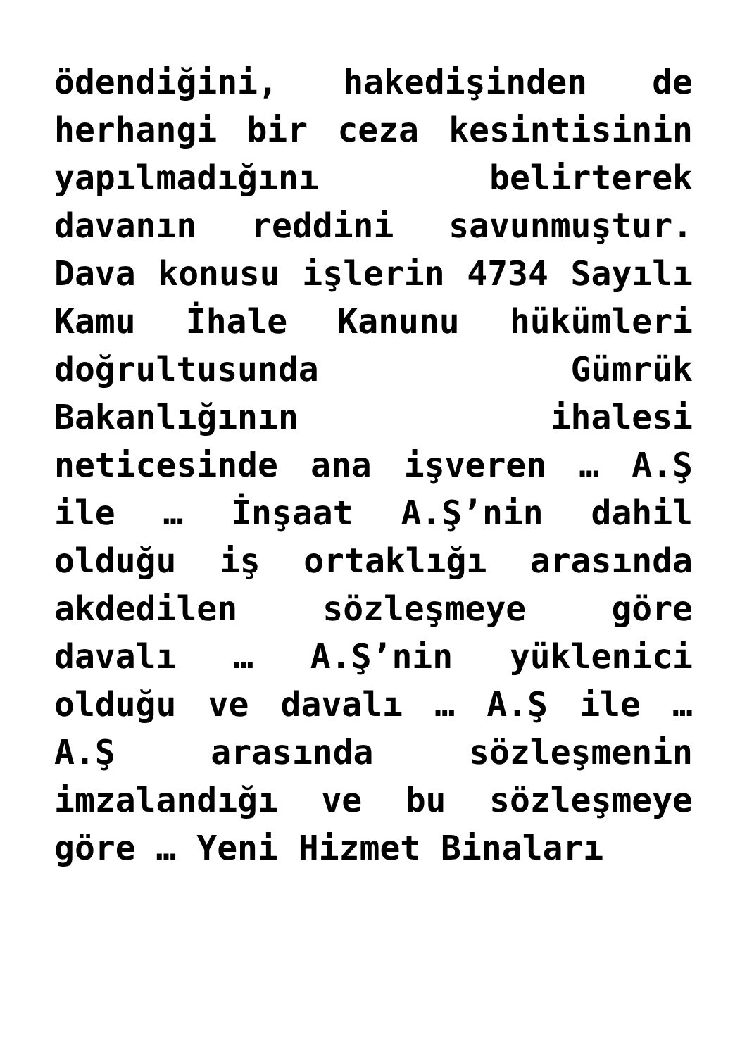ödendiğini, hakedişinden de herhangi bir ceza kesintisinin yapılmadığını belirterek davanın reddini savunmuştur. Dava konusu işlerin 4734 Sayılı Kamu İhale Kanunu hükümleri doğrultusunda Gümrük Bakanlığının ihalesi neticesinde ana işveren … A.Ş ile … İnşaat A.Ş’nin dahil olduğu iş ortaklığı arasında akdedilen sözleşmeye göre davalı … A.Ş’nin yüklenici olduğu ve davalı … A.Ş ile … A.Ş arasında sözleşmenin imzalandığı ve bu sözleşmeye göre … Yeni Hizmet Binaları